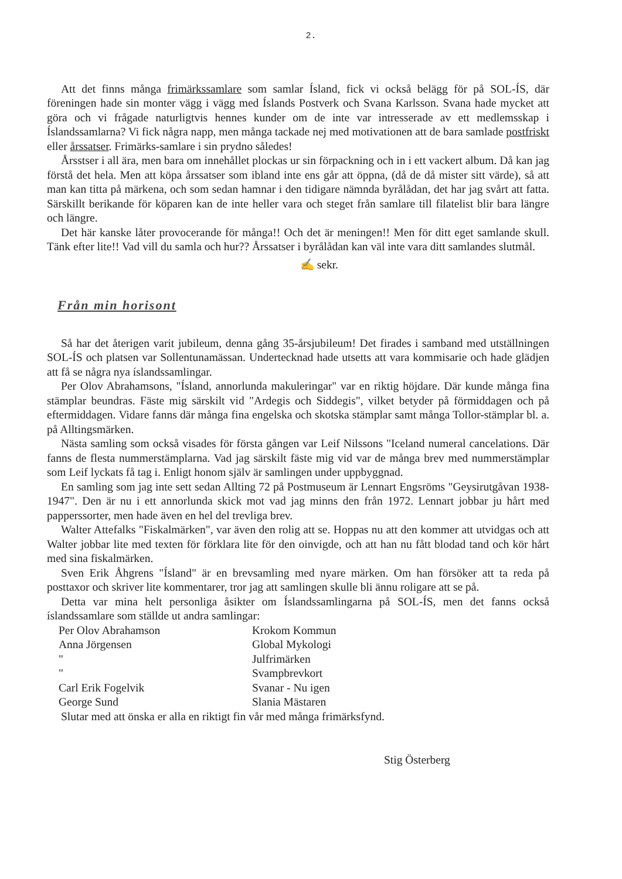2.
Att det finns många frimärkssamlare som samlar Ísland, fick vi också belägg för på SOL-ÍS, där föreningen hade sin monter vägg i vägg med Íslands Postverk och Svana Karlsson. Svana hade mycket att göra och vi frågade naturligtvis hennes kunder om de inte var intresserade av ett medlemsskap i Íslandssamlarna? Vi fick några napp, men många tackade nej med motivationen att de bara samlade postfriskt eller årssatser. Frimärks-samlare i sin prydno således!
Årsstser i all ära, men bara om innehållet plockas ur sin förpackning och in i ett vackert album. Då kan jag förstå det hela. Men att köpa årssatser som ibland inte ens går att öppna, (då de då mister sitt värde), så att man kan titta på märkena, och som sedan hamnar i den tidigare nämnda byrålådan, det har jag svårt att fatta. Särskillt berikande för köparen kan de inte heller vara och steget från samlare till filatelist blir bara längre och längre.
Det här kanske låter provocerande för många!! Och det är meningen!! Men för ditt eget samlande skull. Tänk efter lite!! Vad vill du samla och hur?? Årssatser i byrålådan kan väl inte vara ditt samlandes slutmål.
✍ sekr.
Från min horisont
Så har det återigen varit jubileum, denna gång 35-årsjubileum! Det firades i samband med utställningen SOL-ÍS och platsen var Sollentunamässan. Undertecknad hade utsetts att vara kommisarie och hade glädjen att få se några nya íslandssamlingar.
Per Olov Abrahamsons, "Ísland, annorlunda makuleringar" var en riktig höjdare. Där kunde många fina stämplar beundras. Fäste mig särskilt vid "Ardegis och Siddegis", vilket betyder på förmiddagen och på eftermiddagen. Vidare fanns där många fina engelska och skotska stämplar samt många Tollor-stämplar bl. a. på Alltingsmärken.
Nästa samling som också visades för första gången var Leif Nilssons "Iceland numeral cancelations. Där fanns de flesta nummerstämplarna. Vad jag särskilt fäste mig vid var de många brev med nummerstämplar som Leif lyckats få tag i. Enligt honom själv är samlingen under uppbyggnad.
En samling som jag inte sett sedan Allting 72 på Postmuseum är Lennart Engsröms "Geysirutgåvan 1938-1947". Den är nu i ett annorlunda skick mot vad jag minns den från 1972. Lennart jobbar ju hårt med papperssorter, men hade även en hel del trevliga brev.
Walter Attefalks "Fiskalmärken", var även den rolig att se. Hoppas nu att den kommer att utvidgas och att Walter jobbar lite med texten för förklara lite för den oinvigde, och att han nu fått blodad tand och kör hårt med sina fiskalmärken.
Sven Erik Åhgrens "Ísland" är en brevsamling med nyare märken. Om han försöker att ta reda på posttaxor och skriver lite kommentarer, tror jag att samlingen skulle bli ännu roligare att se på.
Detta var mina helt personliga åsikter om Íslandssamlingarna på SOL-ÍS, men det fanns också íslandssamlare som ställde ut andra samlingar:
Per Olov Abrahamson
Krokom Kommun
Anna Jörgensen
Global Mykologi
"
Julfrimärken
"
Svampbrevkort
Carl Erik Fogelvik
Svanar - Nu igen
George Sund
Slania Mästaren
Slutar med att önska er alla en riktigt fin vår med många frimärksfynd.
Stig Österberg